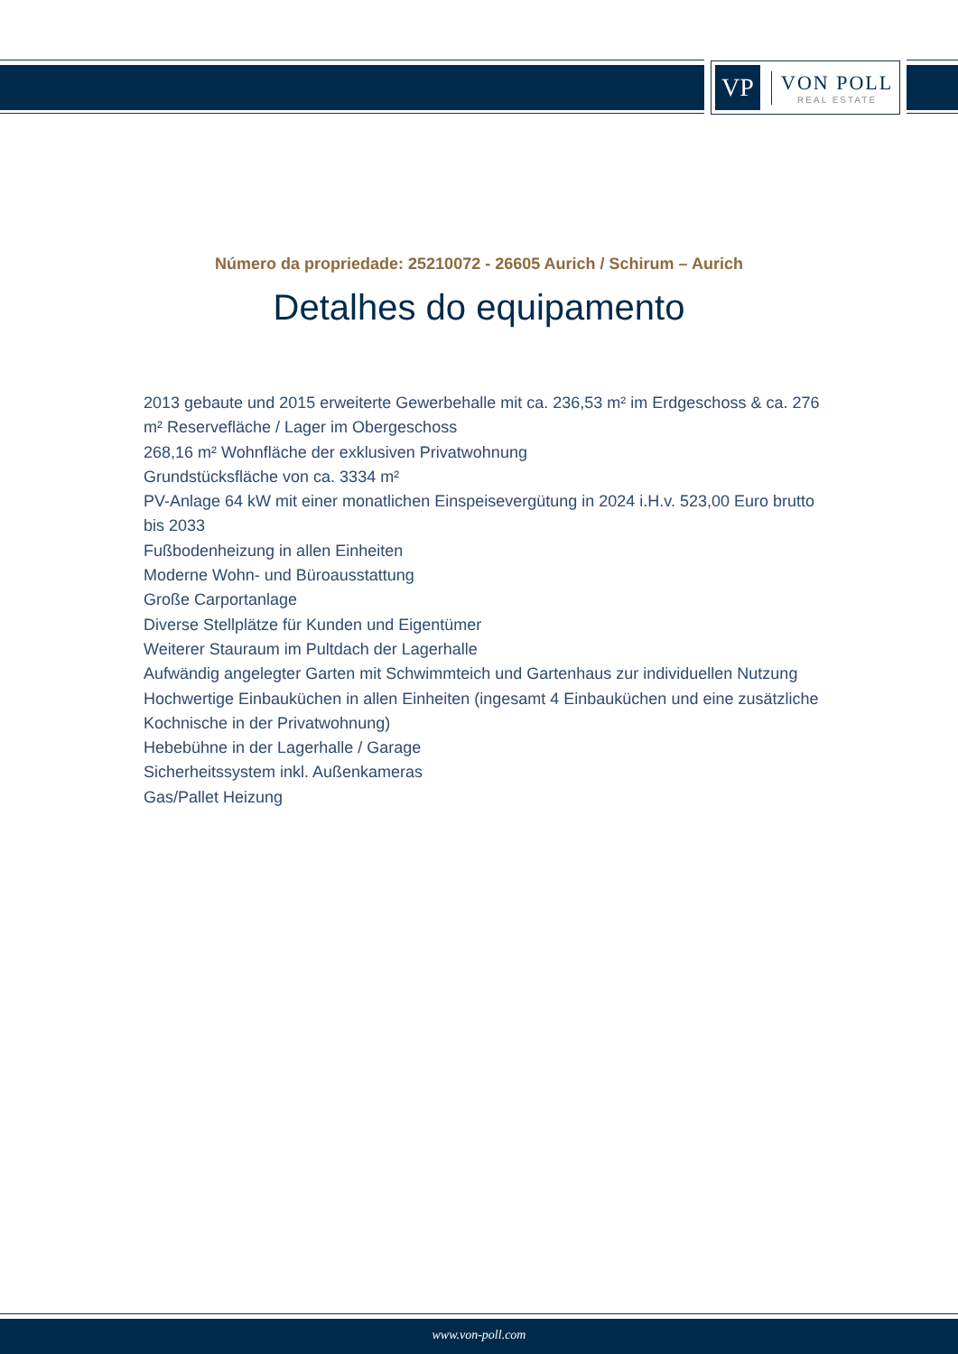VP
VON POLL
REAL ESTATE
Número da propriedade: 25210072 - 26605 Aurich / Schirum – Aurich
Detalhes do equipamento
2013 gebaute und 2015 erweiterte Gewerbehalle mit ca. 236,53 m² im Erdgeschoss & ca. 276 m² Reservefläche / Lager im Obergeschoss
268,16 m² Wohnfläche der exklusiven Privatwohnung
Grundstücksfläche von ca. 3334 m²
PV-Anlage 64 kW mit einer monatlichen Einspeisevergütung in 2024 i.H.v. 523,00 Euro brutto bis 2033
Fußbodenheizung in allen Einheiten
Moderne Wohn- und Büroausstattung
Große Carportanlage
Diverse Stellplätze für Kunden und Eigentümer
Weiterer Stauraum im Pultdach der Lagerhalle
Aufwändig angelegter Garten mit Schwimmteich und Gartenhaus zur individuellen Nutzung
Hochwertige Einbauküchen in allen Einheiten (ingesamt 4 Einbauküchen und eine zusätzliche Kochnische in der Privatwohnung)
Hebebühne in der Lagerhalle / Garage
Sicherheitssystem inkl. Außenkameras
Gas/Pallet Heizung
www.von-poll.com